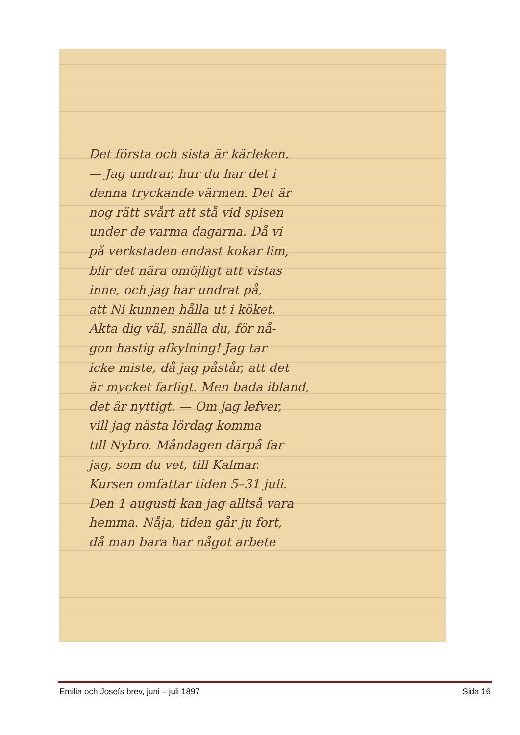Det första och sista är kärleken.
— Jag undrar, hur du har det i
denna tryckande värmen. Det är
nog rätt svårt att stå vid spisen
under de varma dagarna. Då vi
på verkstaden endast kokar lim,
blir det nära omöjligt att vistas
inne, och jag har undrat på,
att Ni kunnen hålla ut i köket.
Akta dig väl, snälla du, för nå-
gon hastig afkylning! Jag tar
icke miste, då jag påstår, att det
är mycket farligt. Men bada ibland,
det är nyttigt. — Om jag lefver,
vill jag nästa lördag komma
till Nybro. Måndagen därpå far
jag, som du vet, till Kalmar.
Kursen omfattar tiden 5–31 juli.
Den 1 augusti kan jag alltså vara
hemma. Nåja, tiden går ju fort,
då man bara har något arbete
Emilia och Josefs brev, juni – juli 1897 Sida 16